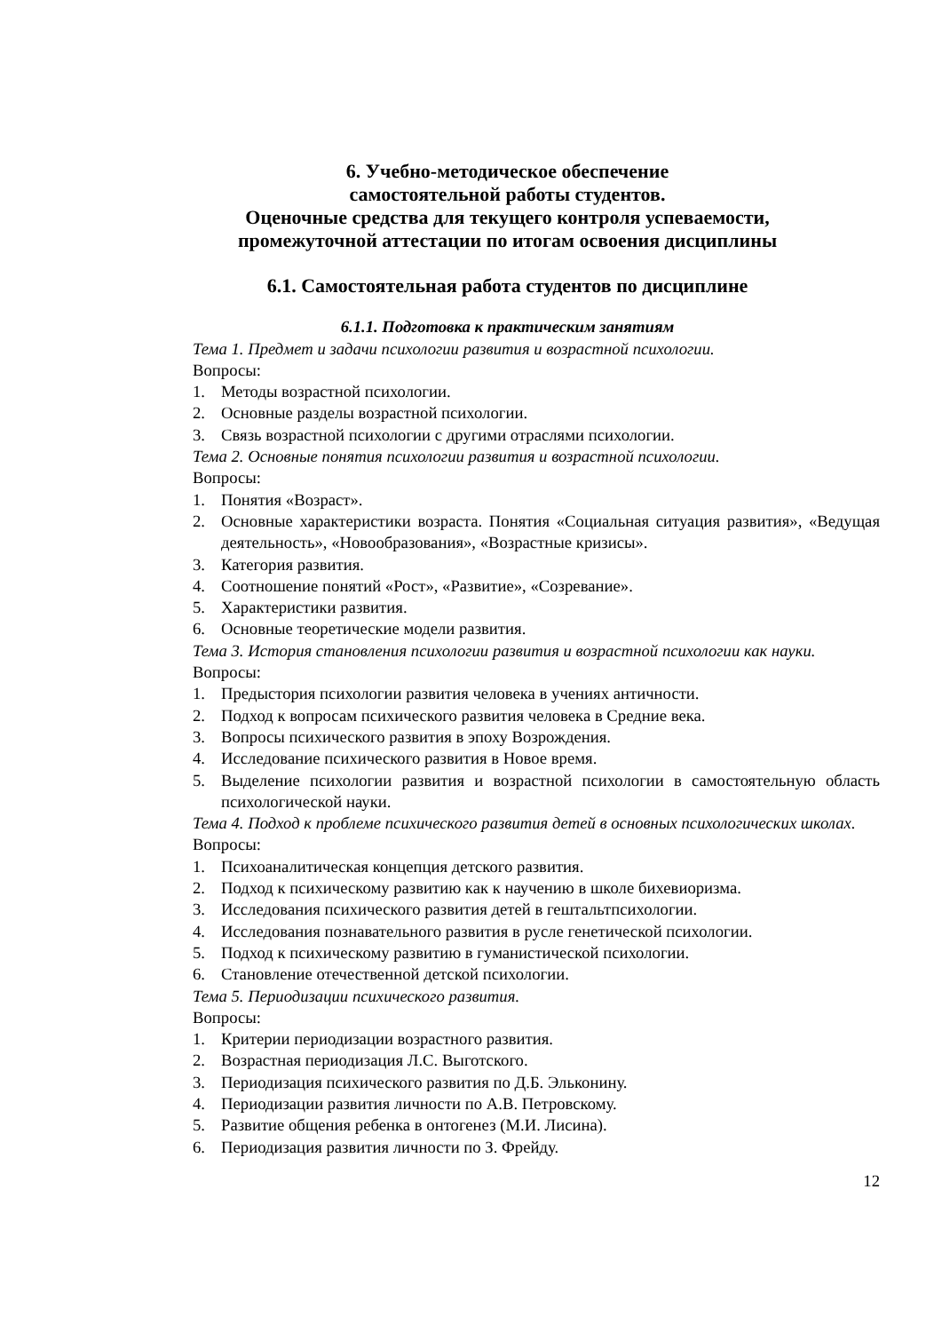6. Учебно-методическое обеспечение
самостоятельной работы студентов.
Оценочные средства для текущего контроля успеваемости,
промежуточной аттестации по итогам освоения дисциплины
6.1. Самостоятельная работа студентов по дисциплине
6.1.1. Подготовка к практическим занятиям
Тема 1. Предмет и задачи психологии развития и возрастной психологии.
Вопросы:
1. Методы возрастной психологии.
2. Основные разделы возрастной психологии.
3. Связь возрастной психологии с другими отраслями психологии.
Тема 2. Основные понятия психологии развития и возрастной психологии.
Вопросы:
1. Понятия «Возраст».
2. Основные характеристики возраста. Понятия «Социальная ситуация развития», «Ведущая деятельность», «Новообразования», «Возрастные кризисы».
3. Категория развития.
4. Соотношение понятий «Рост», «Развитие», «Созревание».
5. Характеристики развития.
6. Основные теоретические модели развития.
Тема 3. История становления психологии развития и возрастной психологии как науки.
Вопросы:
1. Предыстория психологии развития человека в учениях античности.
2. Подход к вопросам психического развития человека в Средние века.
3. Вопросы психического развития в эпоху Возрождения.
4. Исследование психического развития в Новое время.
5. Выделение психологии развития и возрастной психологии в самостоятельную область психологической науки.
Тема 4. Подход к проблеме психического развития детей в основных психологических школах.
Вопросы:
1. Психоаналитическая концепция детского развития.
2. Подход к психическому развитию как к научению в школе бихевиоризма.
3. Исследования психического развития детей в гештальтпсихологии.
4. Исследования познавательного развития в русле генетической психологии.
5. Подход к психическому развитию в гуманистической психологии.
6. Становление отечественной детской психологии.
Тема 5. Периодизации психического развития.
Вопросы:
1. Критерии периодизации возрастного развития.
2. Возрастная периодизация Л.С. Выготского.
3. Периодизация психического развития по Д.Б. Эльконину.
4. Периодизации развития личности по А.В. Петровскому.
5. Развитие общения ребенка в онтогенез (М.И. Лисина).
6. Периодизация развития личности по З. Фрейду.
12